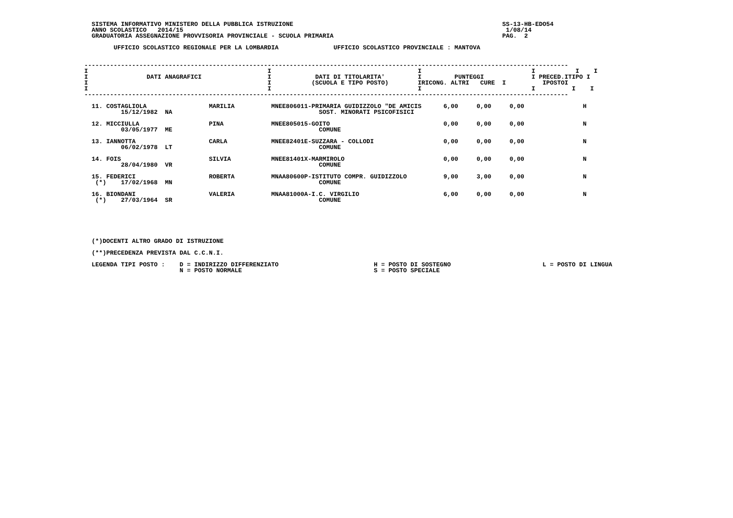SISTEMA INFORMATIVO MINISTERO DELLA PUBBLICA ISTRUZIONE                                                         SS-13-HB-EDO54
   ANNO SCOLASTICO   2014/15                                                                                        1/08/14
   GRADUATORIA ASSEGNAZIONE PROVVISORIA PROVINCIALE - SCUOLA PRIMARIA                                              PAG.  2

         UFFICIO SCOLASTICO REGIONALE PER LA LOMBARDIA               UFFICIO SCOLASTICO PROVINCIALE : MANTOVA


 ------------------------------------------------------------------------------------------------------------------------------------
 I                                                 I                                        I                              I           I    I
 I                DATI ANAGRAFICI                  I            DATI DI TITOLARITA'         I         PUNTEGGI             I PRECED.ITIPO I
 I                                                 I           (SCUOLA E TIPO POSTO)        IRICONG. ALTRI   CURE  I          IPOSTOI
 I                                                 I                                        I                              I          I    I
 ------------------------------------------------------------------------------------------------------------------------------------

   11. COSTAGLIOLA                 MARILIA          MNEE806011-PRIMARIA GUIDIZZOLO "DE AMICIS      6,00     0,00     0,00                H
           15/12/1982  NA                                        SOST. MINORATI PSICOFISICI

   12. MICCIULLA                   PINA             MNEE805015-GOITO                               0,00     0,00     0,00                N
           03/05/1977  ME                                        COMUNE

   13. IANNOTTA                    CARLA            MNEE82401E-SUZZARA - COLLODI                   0,00     0,00     0,00                N
           06/02/1978  LT                                        COMUNE

   14. FOIS                        SILVIA           MNEE81401X-MARMIROLO                           0,00     0,00     0,00                N
           28/04/1980  VR                                        COMUNE

   15. FEDERICI                    ROBERTA          MNAA80600P-ISTITUTO COMPR. GUIDIZZOLO          9,00     3,00     0,00                N
    (*)    17/02/1968  MN                                        COMUNE

   16. BIONDANI                    VALERIA          MNAA81000A-I.C. VIRGILIO                       6,00     0,00     0,00                N
    (*)    27/03/1964  SR                                        COMUNE






   (*)DOCENTI ALTRO GRADO DI ISTRUZIONE

   (**)PRECEDENZA PREVISTA DAL C.C.N.I.

   LEGENDA TIPI POSTO :    D = INDIRIZZO DIFFERENZIATO                          H = POSTO DI SOSTEGNO                         L = POSTO DI LINGUA
                           N = POSTO NORMALE                                    S = POSTO SPECIALE